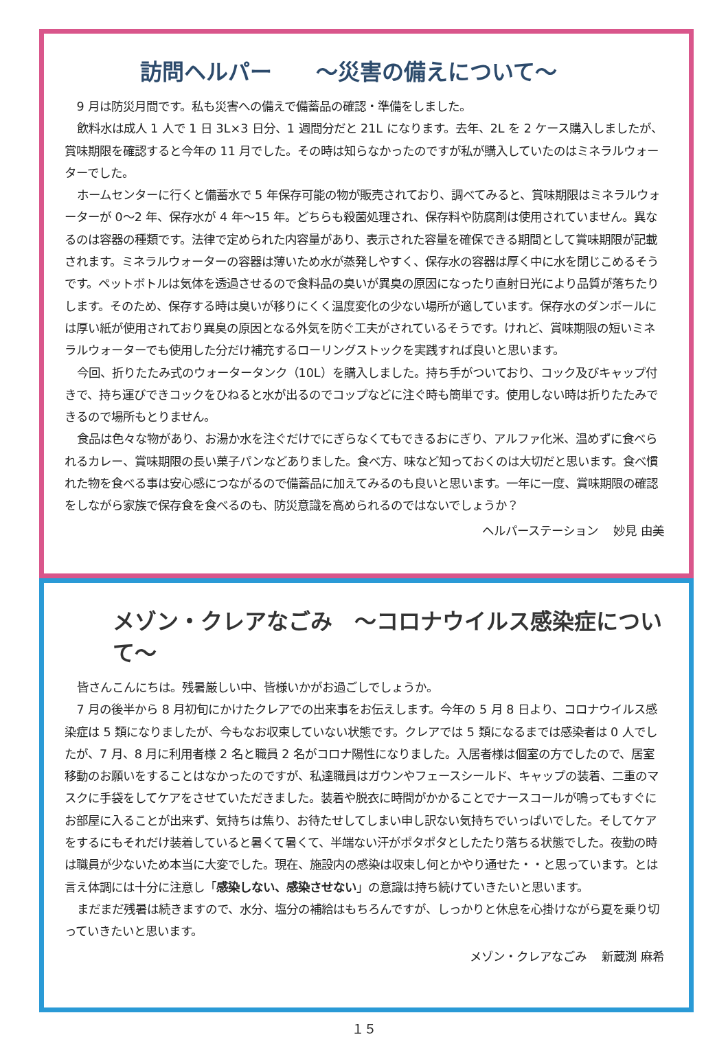訪問ヘルパー　　～災害の備えについて～
9 月は防災月間です。私も災害への備えで備蓄品の確認・準備をしました。
飲料水は成人 1 人で 1 日 3L×3 日分、1 週間分だと 21L になります。去年、2L を 2 ケース購入しましたが、賞味期限を確認すると今年の 11 月でした。その時は知らなかったのですが私が購入していたのはミネラルウォーターでした。
ホームセンターに行くと備蓄水で 5 年保存可能の物が販売されており、調べてみると、賞味期限はミネラルウォーターが 0～2 年、保存水が 4 年～15 年。どちらも殺菌処理され、保存料や防腐剤は使用されていません。異なるのは容器の種類です。法律で定められた内容量があり、表示された容量を確保できる期間として賞味期限が記載されます。ミネラルウォーターの容器は薄いため水が蒸発しやすく、保存水の容器は厚く中に水を閉じこめるそうです。ペットボトルは気体を透過させるので食料品の臭いが異臭の原因になったり直射日光により品質が落ちたりします。そのため、保存する時は臭いが移りにくく温度変化の少ない場所が適しています。保存水のダンボールには厚い紙が使用されており異臭の原因となる外気を防ぐ工夫がされているそうです。けれど、賞味期限の短いミネラルウォーターでも使用した分だけ補充するローリングストックを実践すれば良いと思います。
今回、折りたたみ式のウォータータンク（10L）を購入しました。持ち手がついており、コック及びキャップ付きで、持ち運びできコックをひねると水が出るのでコップなどに注ぐ時も簡単です。使用しない時は折りたたみできるので場所もとりません。
食品は色々な物があり、お湯か水を注ぐだけでにぎらなくてもできるおにぎり、アルファ化米、温めずに食べられるカレー、賞味期限の長い菓子パンなどありました。食べ方、味など知っておくのは大切だと思います。食べ慣れた物を食べる事は安心感につながるので備蓄品に加えてみるのも良いと思います。一年に一度、賞味期限の確認をしながら家族で保存食を食べるのも、防災意識を高められるのではないでしょうか？
ヘルパーステーション　 妙見 由美
メゾン・クレアなごみ　～コロナウイルス感染症について～
皆さんこんにちは。残暑厳しい中、皆様いかがお過ごしでしょうか。
7 月の後半から 8 月初旬にかけたクレアでの出来事をお伝えします。今年の 5 月 8 日より、コロナウイルス感染症は 5 類になりましたが、今もなお収束していない状態です。クレアでは 5 類になるまでは感染者は 0 人でしたが、7 月、8 月に利用者様 2 名と職員 2 名がコロナ陽性になりました。入居者様は個室の方でしたので、居室移動のお願いをすることはなかったのですが、私達職員はガウンやフェースシールド、キャップの装着、二重のマスクに手袋をしてケアをさせていただきました。装着や脱衣に時間がかかることでナースコールが鳴ってもすぐにお部屋に入ることが出来ず、気持ちは焦り、お待たせしてしまい申し訳ない気持ちでいっぱいでした。そしてケアをするにもそれだけ装着していると暑くて暑くて、半端ない汗がポタポタとしたたり落ちる状態でした。夜勤の時は職員が少ないため本当に大変でした。現在、施設内の感染は収束し何とかやり通せた・・と思っています。とは言え体調には十分に注意し「感染しない、感染させない」の意識は持ち続けていきたいと思います。
まだまだ残暑は続きますので、水分、塩分の補給はもちろんですが、しっかりと休息を心掛けながら夏を乗り切っていきたいと思います。
メゾン・クレアなごみ　 新蔵渕 麻希
１５